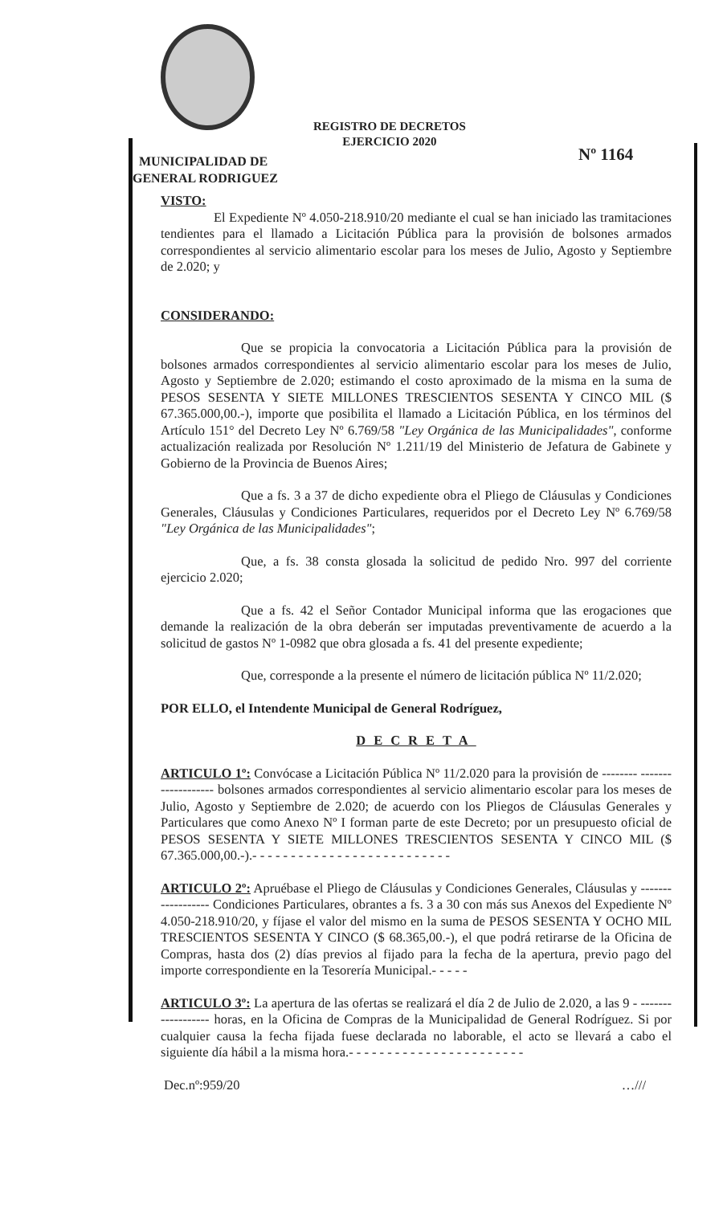REGISTRO DE DECRETOS
EJERCICIO 2020
Nº 1164
MUNICIPALIDAD DE
GENERAL RODRIGUEZ
VISTO:
El Expediente Nº 4.050-218.910/20 mediante el cual se han iniciado las tramitaciones tendientes para el llamado a Licitación Pública para la provisión de bolsones armados correspondientes al servicio alimentario escolar para los meses de Julio, Agosto y Septiembre de 2.020; y
CONSIDERANDO:
Que se propicia la convocatoria a Licitación Pública para la provisión de bolsones armados correspondientes al servicio alimentario escolar para los meses de Julio, Agosto y Septiembre de 2.020; estimando el costo aproximado de la misma en la suma de PESOS SESENTA Y SIETE MILLONES TRESCIENTOS SESENTA Y CINCO MIL ($ 67.365.000,00.-), importe que posibilita el llamado a Licitación Pública, en los términos del Artículo 151° del Decreto Ley Nº 6.769/58 "Ley Orgánica de las Municipalidades", conforme actualización realizada por Resolución Nº 1.211/19 del Ministerio de Jefatura de Gabinete y Gobierno de la Provincia de Buenos Aires;
Que a fs. 3 a 37 de dicho expediente obra el Pliego de Cláusulas y Condiciones Generales, Cláusulas y Condiciones Particulares, requeridos por el Decreto Ley Nº 6.769/58 "Ley Orgánica de las Municipalidades";
Que, a fs. 38 consta glosada la solicitud de pedido Nro. 997 del corriente ejercicio 2.020;
Que a fs. 42 el Señor Contador Municipal informa que las erogaciones que demande la realización de la obra deberán ser imputadas preventivamente de acuerdo a la solicitud de gastos Nº 1-0982 que obra glosada a fs. 41 del presente expediente;
Que, corresponde a la presente el número de licitación pública Nº 11/2.020;
POR ELLO, el Intendente Municipal de General Rodríguez,
DECRETA
ARTICULO 1º: Convócase a Licitación Pública Nº 11/2.020 para la provisión de -------- ------------------- bolsones armados correspondientes al servicio alimentario escolar para los meses de Julio, Agosto y Septiembre de 2.020; de acuerdo con los Pliegos de Cláusulas Generales y Particulares que como Anexo Nº I forman parte de este Decreto; por un presupuesto oficial de PESOS SESENTA Y SIETE MILLONES TRESCIENTOS SESENTA Y CINCO MIL ($ 67.365.000,00.-).- - - - - - - - - - - - - - - - - - - - - - - - - -
ARTICULO 2º: Apruébase el Pliego de Cláusulas y Condiciones Generales, Cláusulas y ------------------ Condiciones Particulares, obrantes a fs. 3 a 30 con más sus Anexos del Expediente Nº 4.050-218.910/20, y fíjase el valor del mismo en la suma de PESOS SESENTA Y OCHO MIL TRESCIENTOS SESENTA Y CINCO ($ 68.365,00.-), el que podrá retirarse de la Oficina de Compras, hasta dos (2) días previos al fijado para la fecha de la apertura, previo pago del importe correspondiente en la Tesorería Municipal.- - - - -
ARTICULO 3º: La apertura de las ofertas se realizará el día 2 de Julio de 2.020, a las 9 - ------------------ horas, en la Oficina de Compras de la Municipalidad de General Rodríguez. Si por cualquier causa la fecha fijada fuese declarada no laborable, el acto se llevará a cabo el siguiente día hábil a la misma hora.- - - - - - - - - - - - - - - - - - - - - - -
Dec.nº:959/20 …///